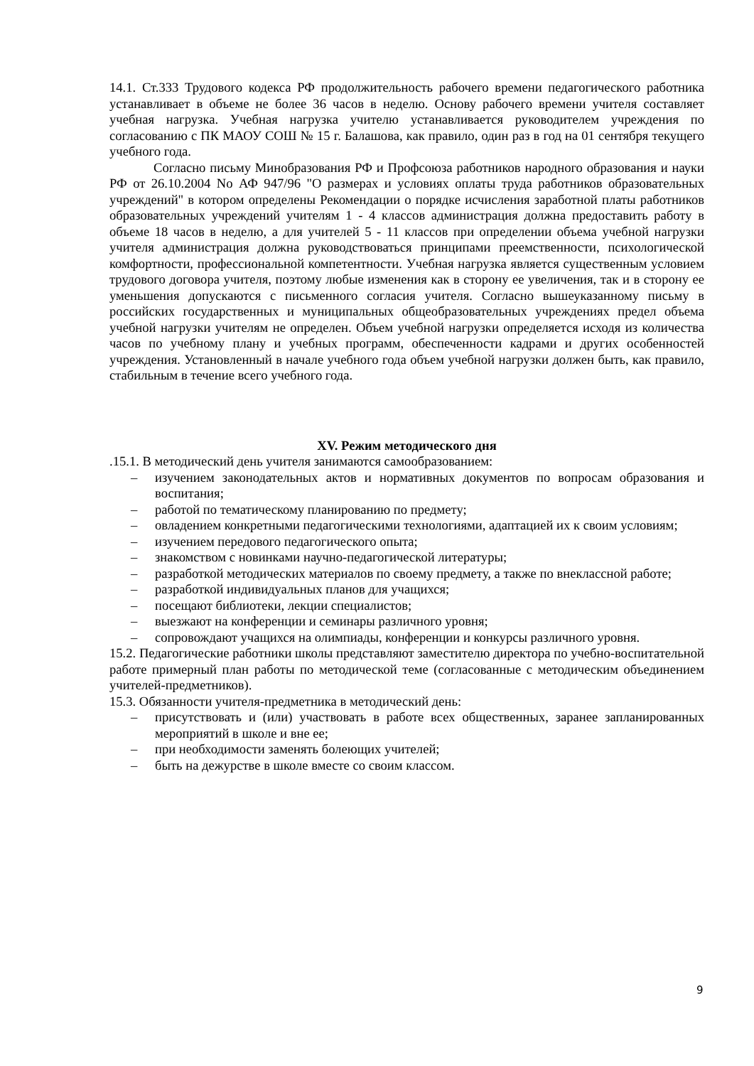14.1. Ст.333 Трудового кодекса РФ продолжительность рабочего времени педагогического работника устанавливает в объеме не более 36 часов в неделю. Основу рабочего времени учителя составляет учебная нагрузка. Учебная нагрузка учителю устанавливается руководителем учреждения по согласованию с ПК МАОУ СОШ № 15 г. Балашова, как правило, один раз в год на 01 сентября текущего учебного года.
Согласно письму Минобразования РФ и Профсоюза работников народного образования и науки РФ от 26.10.2004 No АФ 947/96 "О размерах и условиях оплаты труда работников образовательных учреждений" в котором определены Рекомендации о порядке исчисления заработной платы работников образовательных учреждений учителям 1 - 4 классов администрация должна предоставить работу в объеме 18 часов в неделю, а для учителей 5 - 11 классов при определении объема учебной нагрузки учителя администрация должна руководствоваться принципами преемственности, психологической комфортности, профессиональной компетентности. Учебная нагрузка является существенным условием трудового договора учителя, поэтому любые изменения как в сторону ее увеличения, так и в сторону ее уменьшения допускаются с письменного согласия учителя. Согласно вышеуказанному письму в российских государственных и муниципальных общеобразовательных учреждениях предел объема учебной нагрузки учителям не определен. Объем учебной нагрузки определяется исходя из количества часов по учебному плану и учебных программ, обеспеченности кадрами и других особенностей учреждения. Установленный в начале учебного года объем учебной нагрузки должен быть, как правило, стабильным в течение всего учебного года.
XV. Режим методического дня
.15.1. В методический день учителя занимаются самообразованием:
– изучением законодательных актов и нормативных документов по вопросам образования и воспитания;
– работой по тематическому планированию по предмету;
– овладением конкретными педагогическими технологиями, адаптацией их к своим условиям;
– изучением передового педагогического опыта;
– знакомством с новинками научно-педагогической литературы;
– разработкой методических материалов по своему предмету, а также по внеклассной работе;
– разработкой индивидуальных планов для учащихся;
– посещают библиотеки, лекции специалистов;
– выезжают на конференции и семинары различного уровня;
– сопровождают учащихся на олимпиады, конференции и конкурсы различного уровня.
15.2. Педагогические работники школы представляют заместителю директора по учебно-воспитательной работе примерный план работы по методической теме (согласованные с методическим объединением учителей-предметников).
15.3. Обязанности учителя-предметника в методический день:
– присутствовать и (или) участвовать в работе всех общественных, заранее запланированных мероприятий в школе и вне ее;
– при необходимости заменять болеющих учителей;
– быть на дежурстве в школе вместе со своим классом.
9